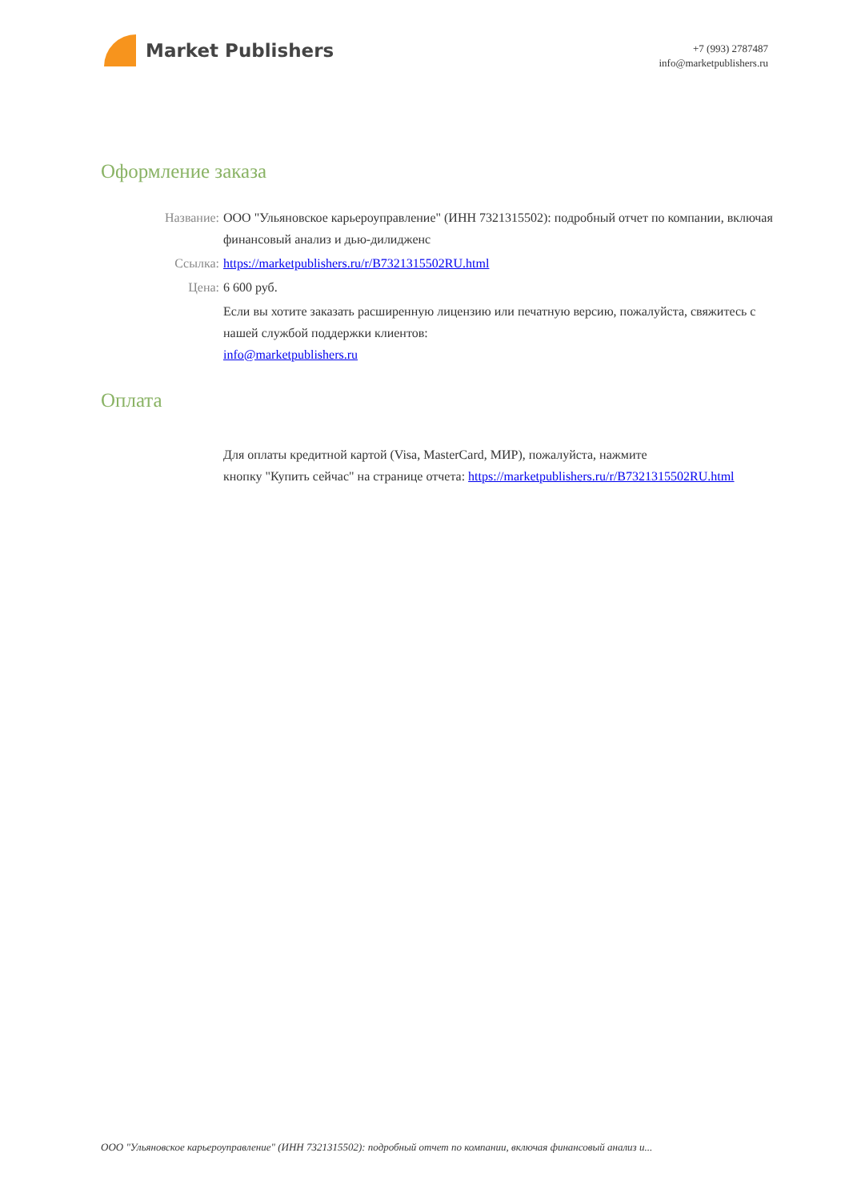Market Publishers
+7 (993) 2787487
info@marketpublishers.ru
Оформление заказа
Название: ООО "Ульяновское карьероуправление" (ИНН 7321315502): подробный отчет по компании, включая финансовый анализ и дью-дилидженс
Ссылка: https://marketpublishers.ru/r/B7321315502RU.html
Цена: 6 600 руб.
Если вы хотите заказать расширенную лицензию или печатную версию, пожалуйста, свяжитесь с нашей службой поддержки клиентов:
info@marketpublishers.ru
Оплата
Для оплаты кредитной картой (Visa, MasterCard, МИР), пожалуйста, нажмите
кнопку "Купить сейчас" на странице отчета: https://marketpublishers.ru/r/B7321315502RU.html
ООО "Ульяновское карьероуправление" (ИНН 7321315502): подробный отчет по компании, включая финансовый анализ и...